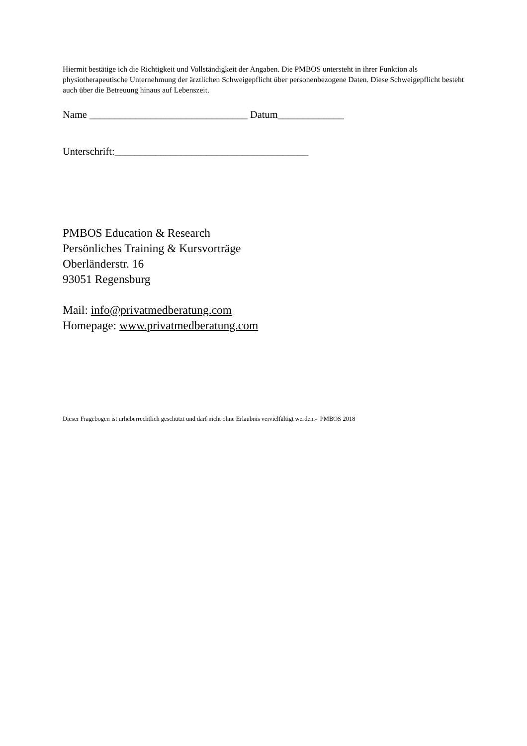Hiermit bestätige ich die Richtigkeit und Vollständigkeit der Angaben. Die PMBOS untersteht in ihrer Funktion als physiotherapeutische Unternehmung der ärztlichen Schweigepflicht über personenbezogene Daten. Diese Schweigepflicht besteht auch über die Betreuung hinaus auf Lebenszeit.
Name _______________________________ Datum_____________
Unterschrift:______________________________________
PMBOS Education & Research
Persönliches Training & Kursvorträge
Oberländerstr. 16
93051 Regensburg
Mail: info@privatmedberatung.com
Homepage: www.privatmedberatung.com
Dieser Fragebogen ist urheberrechtlich geschützt und darf nicht ohne Erlaubnis vervielfältigt werden.- PMBOS 2018